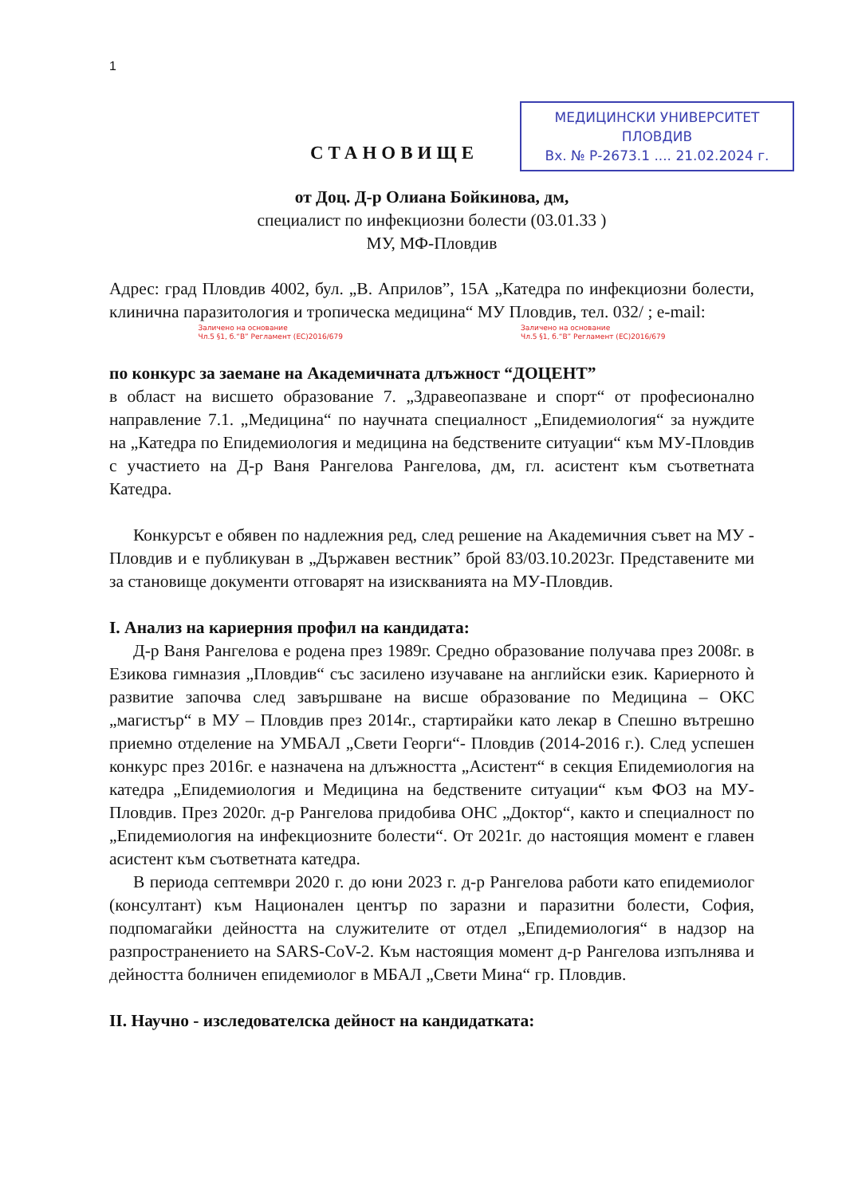1
СТАНОВИЩЕ
МЕДИЦИНСКИ УНИВЕРСИТЕТ
ПЛОВДИВ
Вх. № Р-2673.1 .... 21.02.2024 г.
от Доц. Д-р Олиана Бойкинова, дм,
специалист по инфекциозни болести (03.01.33 )
МУ, МФ-Пловдив
Адрес: град Пловдив 4002, бул. „В. Априлов”, 15А „Катедра по инфекциозни болести, клинична паразитология и тропическа медицина“ МУ Пловдив, тел. 032/ ; e-mail:
Заличено на основание
Чл.5 §1, б.“В” Регламент (ЕС)2016/679 Заличено на основание
Чл.5 §1, б.“В” Регламент (ЕС)2016/679
по конкурс за заемане на Академичната длъжност “ДОЦЕНТ”
в област на висшето образование 7. „Здравеопазване и спорт“ от професионално направление 7.1. „Медицина“ по научната специалност „Епидемиология“ за нуждите на „Катедра по Епидемиология и медицина на бедствените ситуации“ към МУ-Пловдив с участието на Д-р Ваня Рангелова Рангелова, дм, гл. асистент към съответната Катедра.
Конкурсът е обявен по надлежния ред, след решение на Академичния съвет на МУ - Пловдив и е публикуван в „Държавен вестник” брой 83/03.10.2023г. Представените ми за становище документи отговарят на изискванията на МУ-Пловдив.
I. Анализ на кариерния профил на кандидата:
Д-р Ваня Рангелова е родена през 1989г. Средно образование получава през 2008г. в Езикова гимназия „Пловдив“ със засилено изучаване на английски език. Кариерното ѝ развитие започва след завършване на висше образование по Медицина – ОКС „магистър“ в МУ – Пловдив през 2014г., стартирайки като лекар в Спешно вътрешно приемно отделение на УМБАЛ „Свети Георги“- Пловдив (2014-2016 г.). След успешен конкурс през 2016г. е назначена на длъжността „Асистент“ в секция Епидемиология на катедра „Епидемиология и Медицина на бедствените ситуации“ към ФОЗ на МУ-Пловдив. През 2020г. д-р Рангелова придобива ОНС „Доктор“, както и специалност по „Епидемиология на инфекциозните болести“. От 2021г. до настоящия момент е главен асистент към съответната катедра.
В периода септември 2020 г. до юни 2023 г. д-р Рангелова работи като епидемиолог (консултант) към Национален център по заразни и паразитни болести, София, подпомагайки дейността на служителите от отдел „Епидемиология“ в надзор на разпространението на SARS-CoV-2. Към настоящия момент д-р Рангелова изпълнява и дейността болничен епидемиолог в МБАЛ „Свети Мина“ гр. Пловдив.
II. Научно - изследователска дейност на кандидатката: